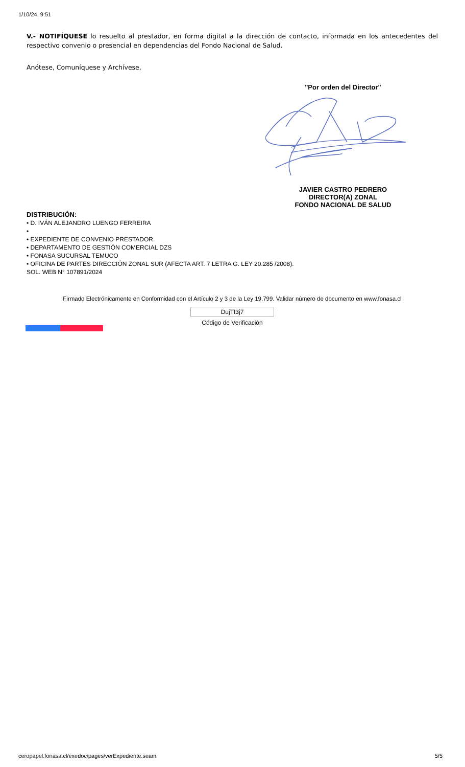1/10/24, 9:51
V.- NOTIFÍQUESE lo resuelto al prestador, en forma digital a la dirección de contacto, informada en los antecedentes del respectivo convenio o presencial en dependencias del Fondo Nacional de Salud.
Anótese, Comuníquese y Archívese,
"Por orden del Director"
JAVIER CASTRO PEDRERO
DIRECTOR(A) ZONAL
FONDO NACIONAL DE SALUD
DISTRIBUCIÓN:
• D. IVÁN ALEJANDRO LUENGO FERREIRA
•
• EXPEDIENTE DE CONVENIO PRESTADOR.
• DEPARTAMENTO DE GESTIÓN COMERCIAL DZS
• FONASA SUCURSAL TEMUCO
• OFICINA DE PARTES DIRECCIÓN ZONAL SUR (AFECTA ART. 7 LETRA G. LEY 20.285 /2008).
SOL. WEB N° 107891/2024
Firmado Electrónicamente en Conformidad con el Artículo 2 y 3 de la Ley 19.799. Validar número de documento en www.fonasa.cl
DujTI3j7
Código de Verificación
ceropapel.fonasa.cl/exedoc/pages/verExpediente.seam 5/5